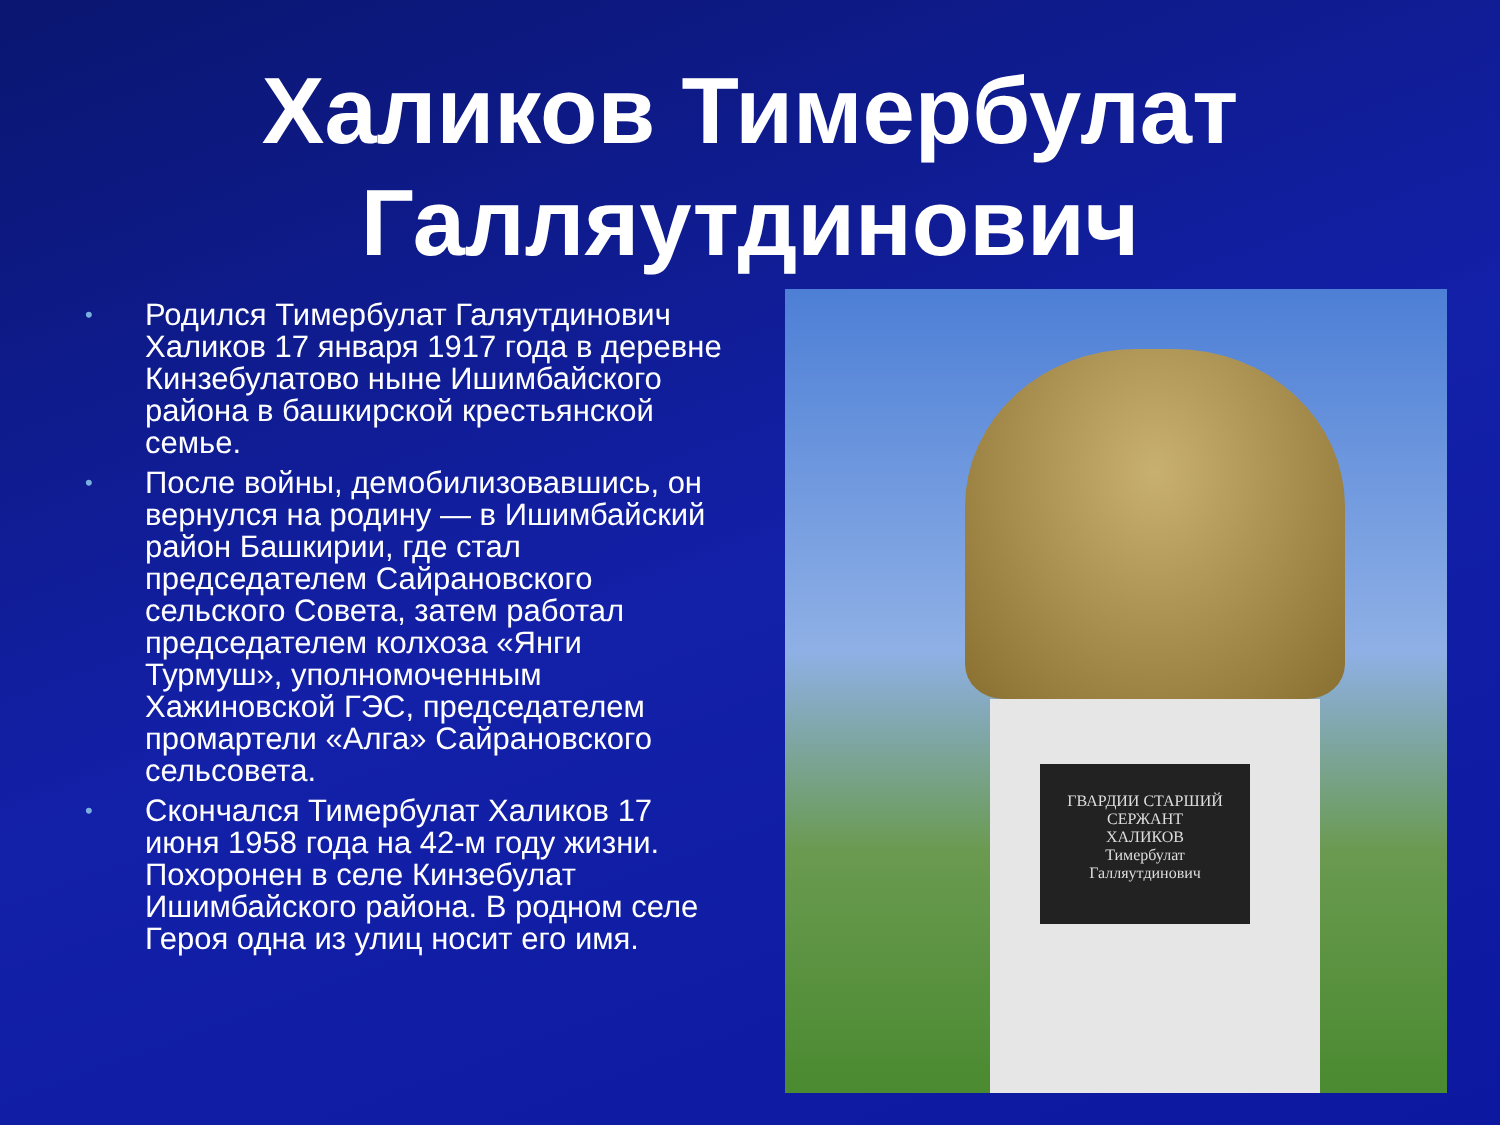Халиков Тимербулат Галляутдинович
• Родился Тимербулат Галяутдинович Халиков 17 января 1917 года в деревне Кинзебулатово ныне Ишимбайского района в башкирской крестьянской семье.
• После войны, демобилизовавшись, он вернулся на родину — в Ишимбайский район Башкирии, где стал председателем Сайрановского сельского Совета, затем работал председателем колхоза «Янги Турмуш», уполномоченным Хажиновской ГЭС, председателем промартели «Алга» Сайрановского сельсовета.
• Скончался Тимербулат Халиков 17 июня 1958 года на 42-м году жизни. Похоронен в селе Кинзебулат Ишимбайского района. В родном селе Героя одна из улиц носит его имя.
ГВАРДИИ СТАРШИЙ СЕРЖАНТ
ХАЛИКОВ
Тимербулат
Галляутдинович